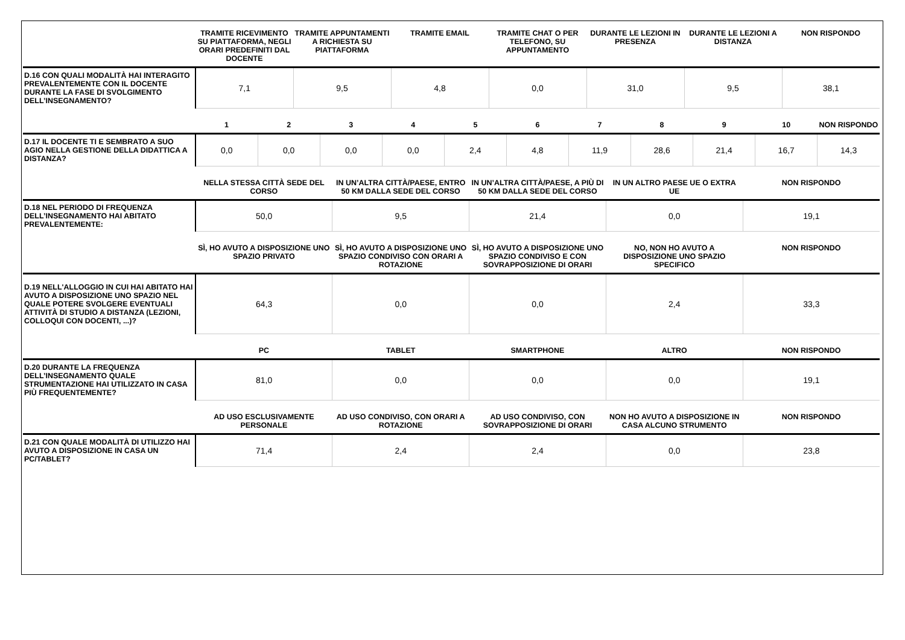| | TRAMITE RICEVIMENTO SU PIATTAFORMA, NEGLI ORARI PREDEFINITI DAL DOCENTE | TRAMITE APPUNTAMENTI A RICHIESTA SU PIATTAFORMA | TRAMITE EMAIL | TRAMITE CHAT O PER TELEFONO, SU APPUNTAMENTO | DURANTE LE LEZIONI IN PRESENZA | DURANTE LE LEZIONI A DISTANZA | NON RISPONDO |
| --- | --- | --- | --- | --- | --- | --- | --- |
| D.16 CON QUALI MODALITÀ HAI INTERAGITO PREVALENTEMENTE CON IL DOCENTE DURANTE LA FASE DI SVOLGIMENTO DELL’INSEGNAMENTO? | 7,1 | 9,5 | 4,8 | 0,0 | 31,0 | 9,5 | 38,1 |
| | 1 | 2 | 3 | 4 | 5 | 6 | 7 | 8 | 9 | 10 | NON RISPONDO |
| --- | --- | --- | --- | --- | --- | --- | --- | --- | --- | --- | --- |
| D.17 IL DOCENTE TI E SEMBRATO A SUO AGIO NELLA GESTIONE DELLA DIDATTICA A DISTANZA? | 0,0 | 0,0 | 0,0 | 0,0 | 2,4 | 4,8 | 11,9 | 28,6 | 21,4 | 16,7 | 14,3 |
| | NELLA STESSA CITTÀ SEDE DEL CORSO | IN UN’ALTRA CITTÀ/PAESE, ENTRO 50 KM DALLA SEDE DEL CORSO | IN UN’ALTRA CITTÀ/PAESE, A PIÙ DI 50 KM DALLA SEDE DEL CORSO | IN UN ALTRO PAESE UE O EXTRA UE | NON RISPONDO |
| --- | --- | --- | --- | --- | --- |
| D.18 NEL PERIODO DI FREQUENZA DELL’INSEGNAMENTO HAI ABITATO PREVALENTEMENTE: | 50,0 | 9,5 | 21,4 | 0,0 | 19,1 |
| | SÌ, HO AVUTO A DISPOSIZIONE UNO SPAZIO PRIVATO | SÌ, HO AVUTO A DISPOSIZIONE UNO SPAZIO CONDIVISO CON ORARI A ROTAZIONE | SÌ, HO AVUTO A DISPOSIZIONE UNO SPAZIO CONDIVISO E CON SOVRAPPOSIZIONE DI ORARI | NO, NON HO AVUTO A DISPOSIZIONE UNO SPAZIO SPECIFICO | NON RISPONDO |
| --- | --- | --- | --- | --- | --- |
| D.19 NELL'ALLOGGIO IN CUI HAI ABITATO HAI AVUTO A DISPOSIZIONE UNO SPAZIO NEL QUALE POTERE SVOLGERE EVENTUALI ATTIVITÀ DI STUDIO A DISTANZA (LEZIONI, COLLOQUI CON DOCENTI, ...)? | 64,3 | 0,0 | 0,0 | 2,4 | 33,3 |
| | PC | TABLET | SMARTPHONE | ALTRO | NON RISPONDO |
| --- | --- | --- | --- | --- | --- |
| D.20 DURANTE LA FREQUENZA DELL’INSEGNAMENTO QUALE STRUMENTAZIONE HAI UTILIZZATO IN CASA PIÙ FREQUENTEMENTE? | 81,0 | 0,0 | 0,0 | 0,0 | 19,1 |
| | AD USO ESCLUSIVAMENTE PERSONALE | AD USO CONDIVISO, CON ORARI A ROTAZIONE | AD USO CONDIVISO, CON SOVRAPPOSIZIONE DI ORARI | NON HO AVUTO A DISPOSIZIONE IN CASA ALCUNO STRUMENTO | NON RISPONDO |
| --- | --- | --- | --- | --- | --- |
| D.21 CON QUALE MODALITÀ DI UTILIZZO HAI AVUTO A DISPOSIZIONE IN CASA UN PC/TABLET? | 71,4 | 2,4 | 2,4 | 0,0 | 23,8 |